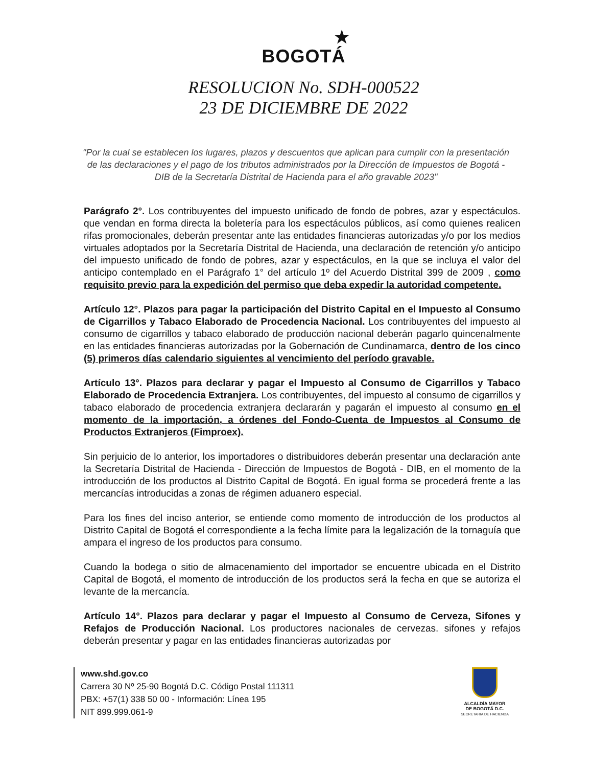★
BOGOTÁ
RESOLUCION No. SDH-000522
23 DE DICIEMBRE DE 2022
"Por la cual se establecen los lugares, plazos y descuentos que aplican para cumplir con la presentación de las declaraciones y el pago de los tributos administrados por la Dirección de Impuestos de Bogotá - DIB de la Secretaría Distrital de Hacienda para el año gravable 2023"
Parágrafo 2°. Los contribuyentes del impuesto unificado de fondo de pobres, azar y espectáculos. que vendan en forma directa la boletería para los espectáculos públicos, así como quienes realicen rifas promocionales, deberán presentar ante las entidades financieras autorizadas y/o por los medios virtuales adoptados por la Secretaría Distrital de Hacienda, una declaración de retención y/o anticipo del impuesto unificado de fondo de pobres, azar y espectáculos, en la que se incluya el valor del anticipo contemplado en el Parágrafo 1° del artículo 1º del Acuerdo Distrital 399 de 2009 , como requisito previo para la expedición del permiso que deba expedir la autoridad competente.
Artículo 12°. Plazos para pagar la participación del Distrito Capital en el Impuesto al Consumo de Cigarrillos y Tabaco Elaborado de Procedencia Nacional. Los contribuyentes del impuesto al consumo de cigarrillos y tabaco elaborado de producción nacional deberán pagarlo quincenalmente en las entidades financieras autorizadas por la Gobernación de Cundinamarca, dentro de los cinco (5) primeros días calendario siguientes al vencimiento del período gravable.
Artículo 13°. Plazos para declarar y pagar el Impuesto al Consumo de Cigarrillos y Tabaco Elaborado de Procedencia Extranjera. Los contribuyentes, del impuesto al consumo de cigarrillos y tabaco elaborado de procedencia extranjera declararán y pagarán el impuesto al consumo en el momento de la importación, a órdenes del Fondo-Cuenta de Impuestos al Consumo de Productos Extranjeros (Fimproex).
Sin perjuicio de lo anterior, los importadores o distribuidores deberán presentar una declaración ante la Secretaría Distrital de Hacienda - Dirección de Impuestos de Bogotá - DIB, en el momento de la introducción de los productos al Distrito Capital de Bogotá. En igual forma se procederá frente a las mercancías introducidas a zonas de régimen aduanero especial.
Para los fines del inciso anterior, se entiende como momento de introducción de los productos al Distrito Capital de Bogotá el correspondiente a la fecha límite para la legalización de la tornaguía que ampara el ingreso de los productos para consumo.
Cuando la bodega o sitio de almacenamiento del importador se encuentre ubicada en el Distrito Capital de Bogotá, el momento de introducción de los productos será la fecha en que se autoriza el levante de la mercancía.
Artículo 14°. Plazos para declarar y pagar el Impuesto al Consumo de Cerveza, Sifones y Refajos de Producción Nacional. Los productores nacionales de cervezas. sifones y refajos deberán presentar y pagar en las entidades financieras autorizadas por
www.shd.gov.co
Carrera 30 Nº 25-90 Bogotá D.C. Código Postal 111311
PBX: +57(1) 338 50 00 - Información: Línea 195
NIT 899.999.061-9
ALCALDÍA MAYOR
DE BOGOTÁ D.C.
SECRETARIA DE HACIENDA